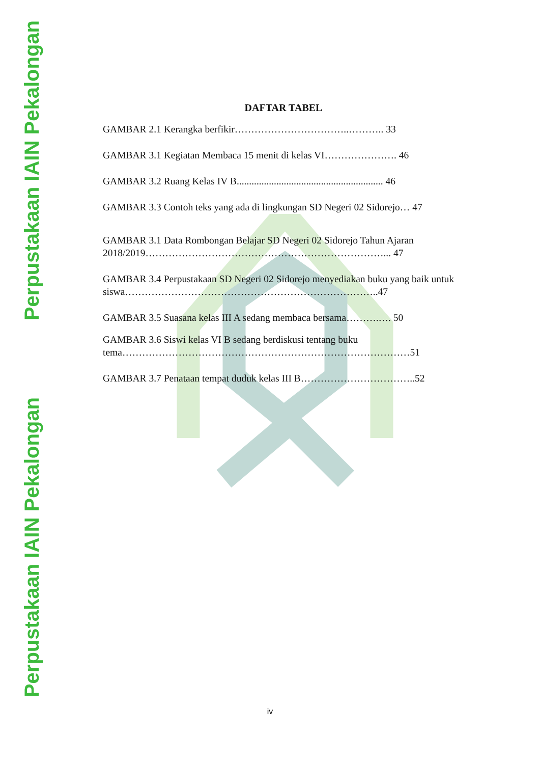Perpustakaan IAIN Pekalongan
Perpustakaan IAIN Pekalongan
DAFTAR TABEL
GAMBAR 2.1 Kerangka berfikir……………………………..……….. 33
GAMBAR 3.1 Kegiatan Membaca 15 menit di kelas VI…………………. 46
GAMBAR 3.2 Ruang Kelas IV B........................................................... 46
GAMBAR 3.3 Contoh teks yang ada di lingkungan SD Negeri 02 Sidorejo… 47
GAMBAR 3.1 Data Rombongan Belajar SD Negeri 02 Sidorejo Tahun Ajaran 2018/2019………………………………………………………………... 47
GAMBAR 3.4 Perpustakaan SD Negeri 02 Sidorejo menyediakan buku yang baik untuk siswa…………………………………………………………………..47
GAMBAR 3.5 Suasana kelas III A sedang membaca bersama……….…. 50
GAMBAR 3.6 Siswi kelas VI B sedang berdiskusi tentang buku
tema……………………………………………………………………………51
GAMBAR 3.7 Penataan tempat duduk kelas III B……………………………..52
iv